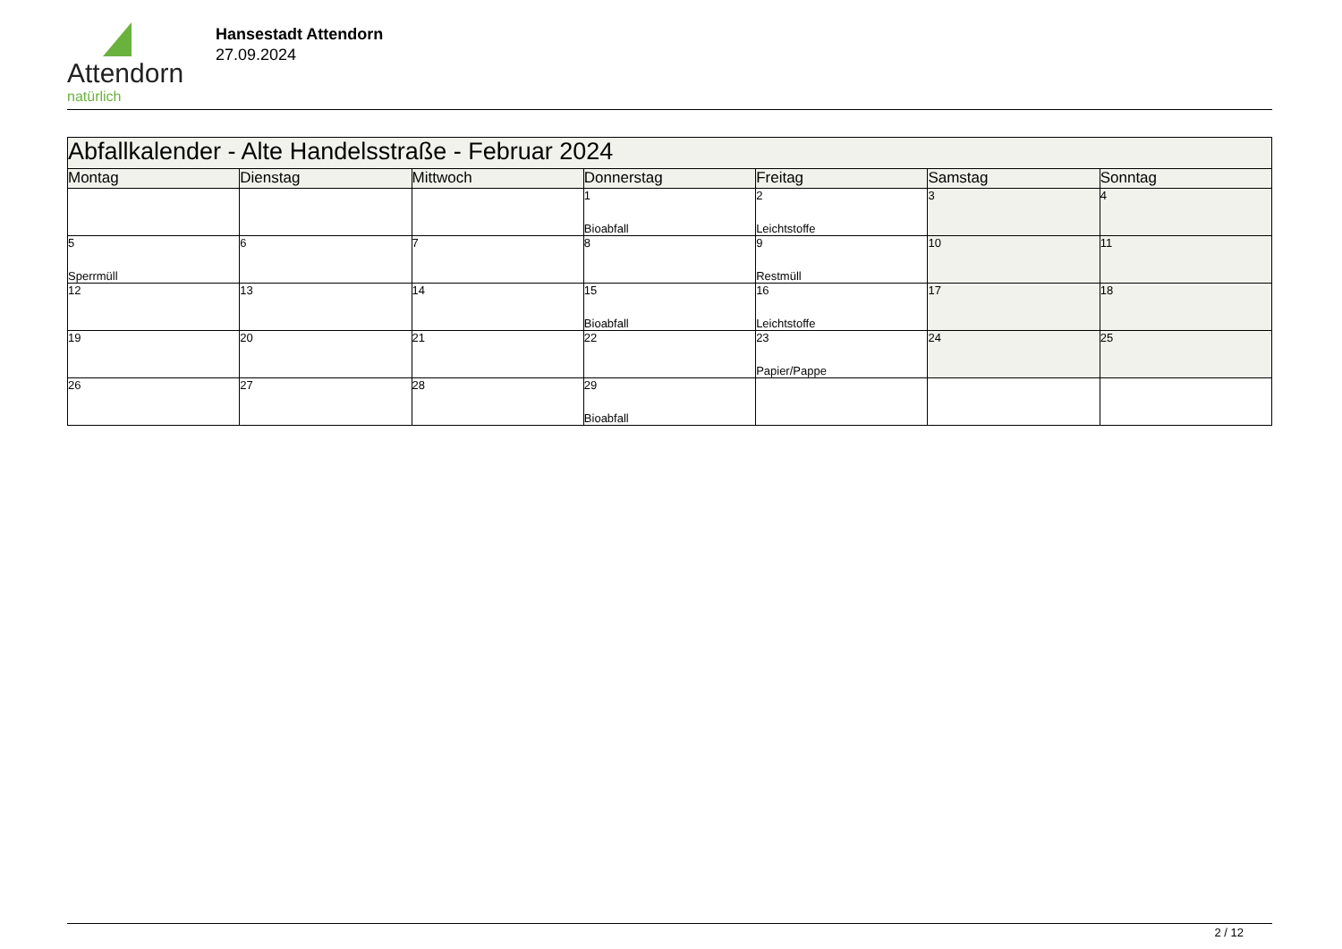Attendorn
natürlich
Hansestadt Attendorn
27.09.2024
| Abfallkalender - Alte Handelsstraße - Februar 2024 | | | | | | |
| Montag | Dienstag | Mittwoch | Donnerstag | Freitag | Samstag | Sonntag |
| | | | 1 Bioabfall | 2 Leichtstoffe | 3 | 4 |
| 5 Sperrmüll | 6 | 7 | 8 | 9 Restmüll | 10 | 11 |
| 12 | 13 | 14 | 15 Bioabfall | 16 Leichtstoffe | 17 | 18 |
| 19 | 20 | 21 | 22 | 23 Papier/Pappe | 24 | 25 |
| 26 | 27 | 28 | 29 Bioabfall | | | |
2 / 12